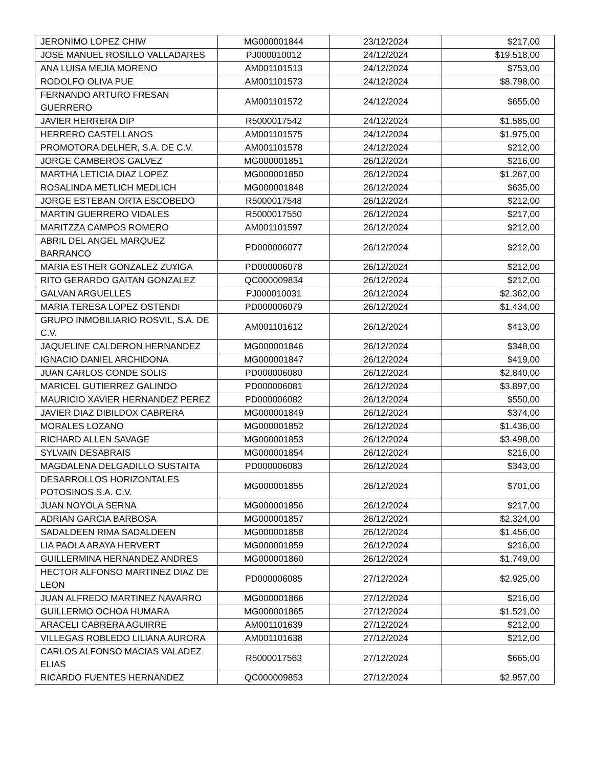| JERONIMO LOPEZ CHIW | MG000001844 | 23/12/2024 | $217,00 |
| JOSE MANUEL ROSILLO VALLADARES | PJ000010012 | 24/12/2024 | $19.518,00 |
| ANA LUISA MEJIA MORENO | AM001101513 | 24/12/2024 | $753,00 |
| RODOLFO OLIVA PUE | AM001101573 | 24/12/2024 | $8.798,00 |
| FERNANDO ARTURO FRESAN GUERRERO | AM001101572 | 24/12/2024 | $655,00 |
| JAVIER HERRERA DIP | R5000017542 | 24/12/2024 | $1.585,00 |
| HERRERO CASTELLANOS | AM001101575 | 24/12/2024 | $1.975,00 |
| PROMOTORA DELHER, S.A. DE C.V. | AM001101578 | 24/12/2024 | $212,00 |
| JORGE CAMBEROS GALVEZ | MG000001851 | 26/12/2024 | $216,00 |
| MARTHA LETICIA DIAZ LOPEZ | MG000001850 | 26/12/2024 | $1.267,00 |
| ROSALINDA METLICH MEDLICH | MG000001848 | 26/12/2024 | $635,00 |
| JORGE ESTEBAN ORTA ESCOBEDO | R5000017548 | 26/12/2024 | $212,00 |
| MARTIN GUERRERO VIDALES | R5000017550 | 26/12/2024 | $217,00 |
| MARITZZA CAMPOS ROMERO | AM001101597 | 26/12/2024 | $212,00 |
| ABRIL DEL ANGEL MARQUEZ BARRANCO | PD000006077 | 26/12/2024 | $212,00 |
| MARIA ESTHER GONZALEZ ZU¥IGA | PD000006078 | 26/12/2024 | $212,00 |
| RITO GERARDO GAITAN GONZALEZ | QC000009834 | 26/12/2024 | $212,00 |
| GALVAN ARGUELLES | PJ000010031 | 26/12/2024 | $2.362,00 |
| MARIA TERESA LOPEZ OSTENDI | PD000006079 | 26/12/2024 | $1.434,00 |
| GRUPO INMOBILIARIO ROSVIL, S.A. DE C.V. | AM001101612 | 26/12/2024 | $413,00 |
| JAQUELINE CALDERON HERNANDEZ | MG000001846 | 26/12/2024 | $348,00 |
| IGNACIO DANIEL ARCHIDONA | MG000001847 | 26/12/2024 | $419,00 |
| JUAN CARLOS CONDE SOLIS | PD000006080 | 26/12/2024 | $2.840,00 |
| MARICEL GUTIERREZ GALINDO | PD000006081 | 26/12/2024 | $3.897,00 |
| MAURICIO XAVIER HERNANDEZ PEREZ | PD000006082 | 26/12/2024 | $550,00 |
| JAVIER DIAZ DIBILDOX CABRERA | MG000001849 | 26/12/2024 | $374,00 |
| MORALES LOZANO | MG000001852 | 26/12/2024 | $1.436,00 |
| RICHARD ALLEN SAVAGE | MG000001853 | 26/12/2024 | $3.498,00 |
| SYLVAIN DESABRAIS | MG000001854 | 26/12/2024 | $216,00 |
| MAGDALENA DELGADILLO SUSTAITA | PD000006083 | 26/12/2024 | $343,00 |
| DESARROLLOS HORIZONTALES POTOSINOS S.A. C.V. | MG000001855 | 26/12/2024 | $701,00 |
| JUAN NOYOLA SERNA | MG000001856 | 26/12/2024 | $217,00 |
| ADRIAN GARCIA BARBOSA | MG000001857 | 26/12/2024 | $2.324,00 |
| SADALDEEN RIMA SADALDEEN | MG000001858 | 26/12/2024 | $1.456,00 |
| LIA PAOLA ARAYA HERVERT | MG000001859 | 26/12/2024 | $216,00 |
| GUILLERMINA HERNANDEZ ANDRES | MG000001860 | 26/12/2024 | $1.749,00 |
| HECTOR ALFONSO MARTINEZ DIAZ DE LEON | PD000006085 | 27/12/2024 | $2.925,00 |
| JUAN ALFREDO MARTINEZ NAVARRO | MG000001866 | 27/12/2024 | $216,00 |
| GUILLERMO OCHOA HUMARA | MG000001865 | 27/12/2024 | $1.521,00 |
| ARACELI CABRERA AGUIRRE | AM001101639 | 27/12/2024 | $212,00 |
| VILLEGAS ROBLEDO LILIANA AURORA | AM001101638 | 27/12/2024 | $212,00 |
| CARLOS ALFONSO MACIAS VALADEZ ELIAS | R5000017563 | 27/12/2024 | $665,00 |
| RICARDO FUENTES HERNANDEZ | QC000009853 | 27/12/2024 | $2.957,00 |